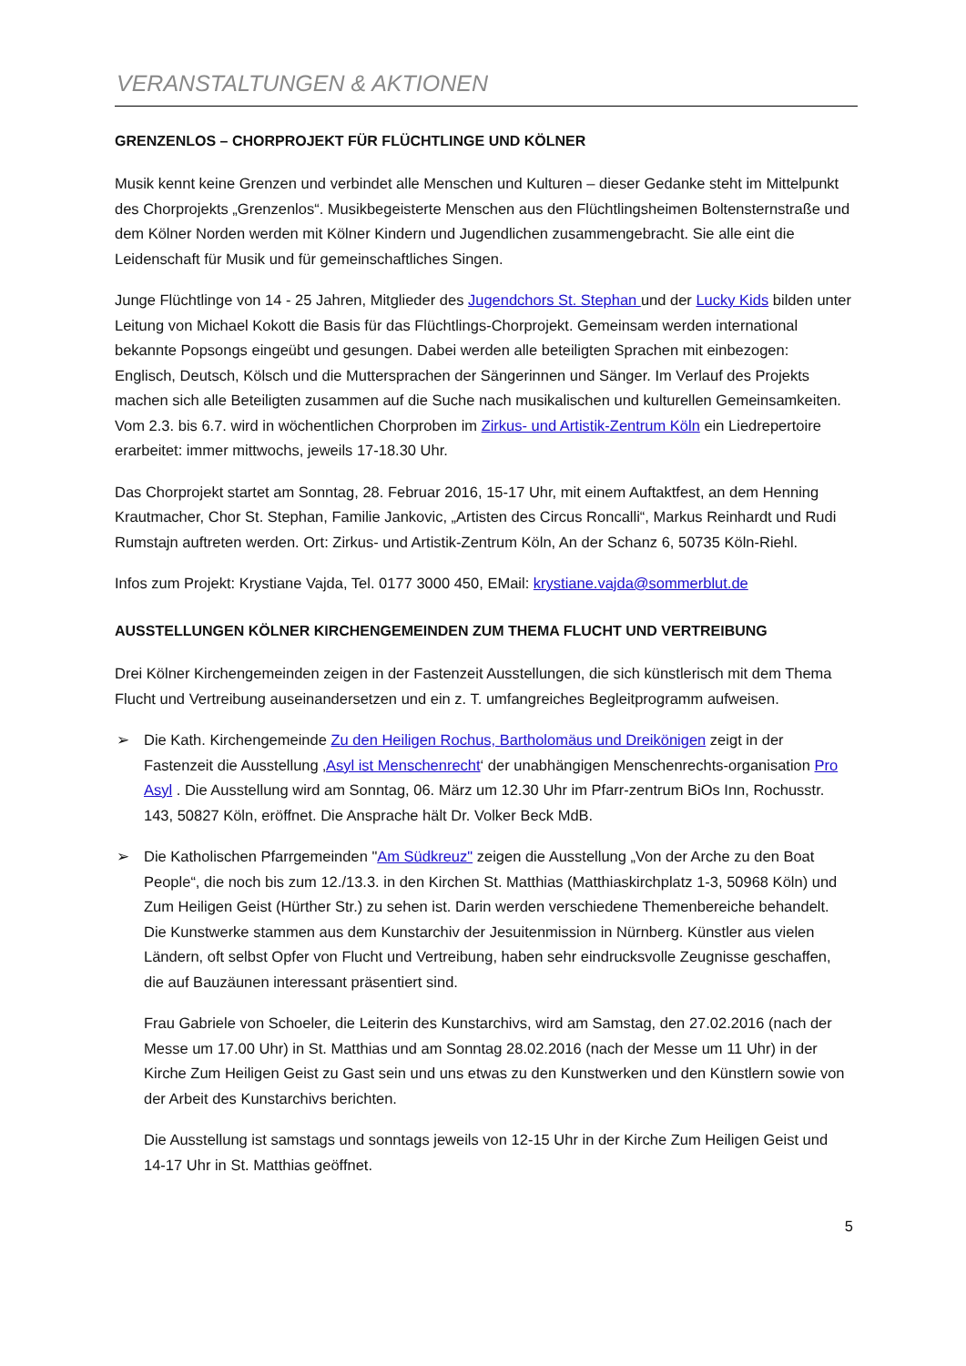VERANSTALTUNGEN & AKTIONEN
GRENZENLOS – CHORPROJEKT FÜR FLÜCHTLINGE UND KÖLNER
Musik kennt keine Grenzen und verbindet alle Menschen und Kulturen – dieser Gedanke steht im Mittelpunkt des Chorprojekts „Grenzenlos“. Musikbegeisterte Menschen aus den Flüchtlingsheimen Boltensternstraße und dem Kölner Norden werden mit Kölner Kindern und Jugendlichen zusammengebracht. Sie alle eint die Leidenschaft für Musik und für gemeinschaftliches Singen.
Junge Flüchtlinge von 14 - 25 Jahren, Mitglieder des Jugendchors St. Stephan und der Lucky Kids bilden unter Leitung von Michael Kokott die Basis für das Flüchtlings-Chorprojekt. Gemeinsam werden international bekannte Popsongs eingeübt und gesungen. Dabei werden alle beteiligten Sprachen mit einbezogen: Englisch, Deutsch, Kölsch und die Muttersprachen der Sängerinnen und Sänger. Im Verlauf des Projekts machen sich alle Beteiligten zusammen auf die Suche nach musikalischen und kulturellen Gemeinsamkeiten. Vom 2.3. bis 6.7. wird in wöchentlichen Chorproben im Zirkus- und Artistik-Zentrum Köln ein Liedrepertoire erarbeitet: immer mittwochs, jeweils 17-18.30 Uhr.
Das Chorprojekt startet am Sonntag, 28. Februar 2016, 15-17 Uhr, mit einem Auftaktfest, an dem Henning Krautmacher, Chor St. Stephan, Familie Jankovic, „Artisten des Circus Roncalli“, Markus Reinhardt und Rudi Rumstajn auftreten werden. Ort: Zirkus- und Artistik-Zentrum Köln, An der Schanz 6, 50735 Köln-Riehl.
Infos zum Projekt: Krystiane Vajda, Tel. 0177 3000 450, EMail: krystiane.vajda@sommerblut.de
AUSSTELLUNGEN KÖLNER KIRCHENGEMEINDEN ZUM THEMA FLUCHT UND VERTREIBUNG
Drei Kölner Kirchengemeinden zeigen in der Fastenzeit Ausstellungen, die sich künstlerisch mit dem Thema Flucht und Vertreibung auseinandersetzen und ein z. T. umfangreiches Begleitprogramm aufweisen.
➢ Die Kath. Kirchengemeinde Zu den Heiligen Rochus, Bartholomäus und Dreikönigen zeigt in der Fastenzeit die Ausstellung ‚Asyl ist Menschenrecht‘ der unabhängigen Menschenrechts-organisation Pro Asyl . Die Ausstellung wird am Sonntag, 06. März um 12.30 Uhr im Pfarr-zentrum BiOs Inn, Rochusstr. 143, 50827 Köln, eröffnet. Die Ansprache hält Dr. Volker Beck MdB.
➢ Die Katholischen Pfarrgemeinden "Am Südkreuz" zeigen die Ausstellung „Von der Arche zu den Boat People“, die noch bis zum 12./13.3. in den Kirchen St. Matthias (Matthiaskirchplatz 1-3, 50968 Köln) und Zum Heiligen Geist (Hürther Str.) zu sehen ist. Darin werden verschiedene Themenbereiche behandelt. Die Kunstwerke stammen aus dem Kunstarchiv der Jesuitenmission in Nürnberg. Künstler aus vielen Ländern, oft selbst Opfer von Flucht und Vertreibung, haben sehr eindrucksvolle Zeugnisse geschaffen, die auf Bauzäunen interessant präsentiert sind.
Frau Gabriele von Schoeler, die Leiterin des Kunstarchivs, wird am Samstag, den 27.02.2016 (nach der Messe um 17.00 Uhr) in St. Matthias und am Sonntag 28.02.2016 (nach der Messe um 11 Uhr) in der Kirche Zum Heiligen Geist zu Gast sein und uns etwas zu den Kunstwerken und den Künstlern sowie von der Arbeit des Kunstarchivs berichten.
Die Ausstellung ist samstags und sonntags jeweils von 12-15 Uhr in der Kirche Zum Heiligen Geist und 14-17 Uhr in St. Matthias geöffnet.
5